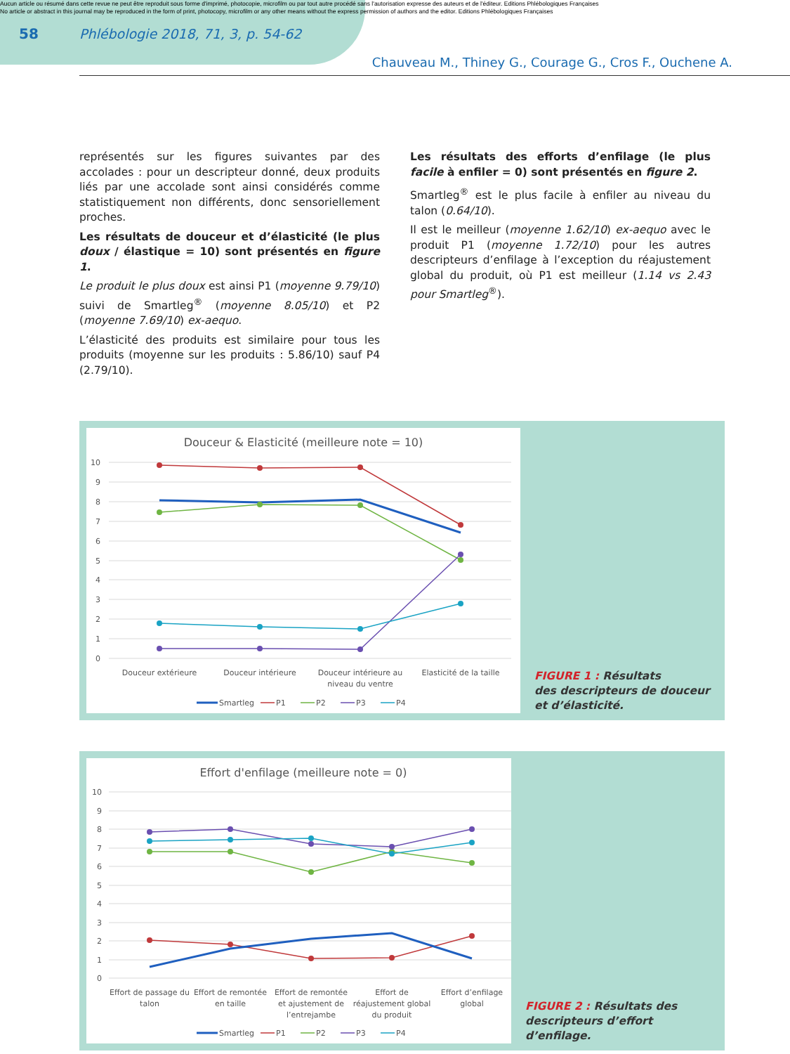Aucun article ou résumé dans cette revue ne peut être reproduit sous forme d'imprimé, photocopie, microfilm ou par tout autre procédé sans l'autorisation expresse des auteurs et de l'éditeur. Editions Phlébologiques Françaises
No article or abstract in this journal may be reproduced in the form of print, photocopy, microfilm or any other means without the express permission of authors and the editor. Editions Phlébologiques Françaises
58 Phlébologie 2018, 71, 3, p. 54-62
Chauveau M., Thiney G., Courage G., Cros F., Ouchene A.
représentés sur les figures suivantes par des accolades : pour un descripteur donné, deux produits liés par une accolade sont ainsi considérés comme statistiquement non différents, donc sensoriellement proches.
Les résultats de douceur et d’élasticité (le plus doux / élastique = 10) sont présentés en figure 1.
Le produit le plus doux est ainsi P1 (moyenne 9.79/10) suivi de Smartleg<sup>®</sup> (moyenne 8.05/10) et P2 (moyenne 7.69/10) ex-aequo.
L’élasticité des produits est similaire pour tous les produits (moyenne sur les produits : 5.86/10) sauf P4 (2.79/10).
Les résultats des efforts d’enfilage (le plus facile à enfiler = 0) sont présentés en figure 2.
Smartleg<sup>®</sup> est le plus facile à enfiler au niveau du talon (0.64/10).
Il est le meilleur (moyenne 1.62/10) ex-aequo avec le produit P1 (moyenne 1.72/10) pour les autres descripteurs d’enfilage à l’exception du réajustement global du produit, où P1 est meilleur (1.14 vs 2.43 pour Smartleg<sup>®</sup>).
Douceur & Elasticité (meilleure note = 10)
10
9
8
7
6
5
4
3
2
1
0
Douceur extérieure
Douceur intérieure
Douceur intérieure au
niveau du ventre
Elasticité de la taille
Smartleg
P1
P2
P3
P4
FIGURE 1 : Résultats
des descripteurs de douceur
et d’élasticité.
Effort d'enfilage (meilleure note = 0)
10
9
8
7
6
5
4
3
2
1
0
Effort de passage du
talon
Effort de remontée
en taille
Effort de remontée
et ajustement de
l’entrejambe
Effort de
réajustement global
du produit
Effort d’enfilage
global
Smartleg
P1
P2
P3
P4
FIGURE 2 : Résultats des
descripteurs d’effort d’enfilage.